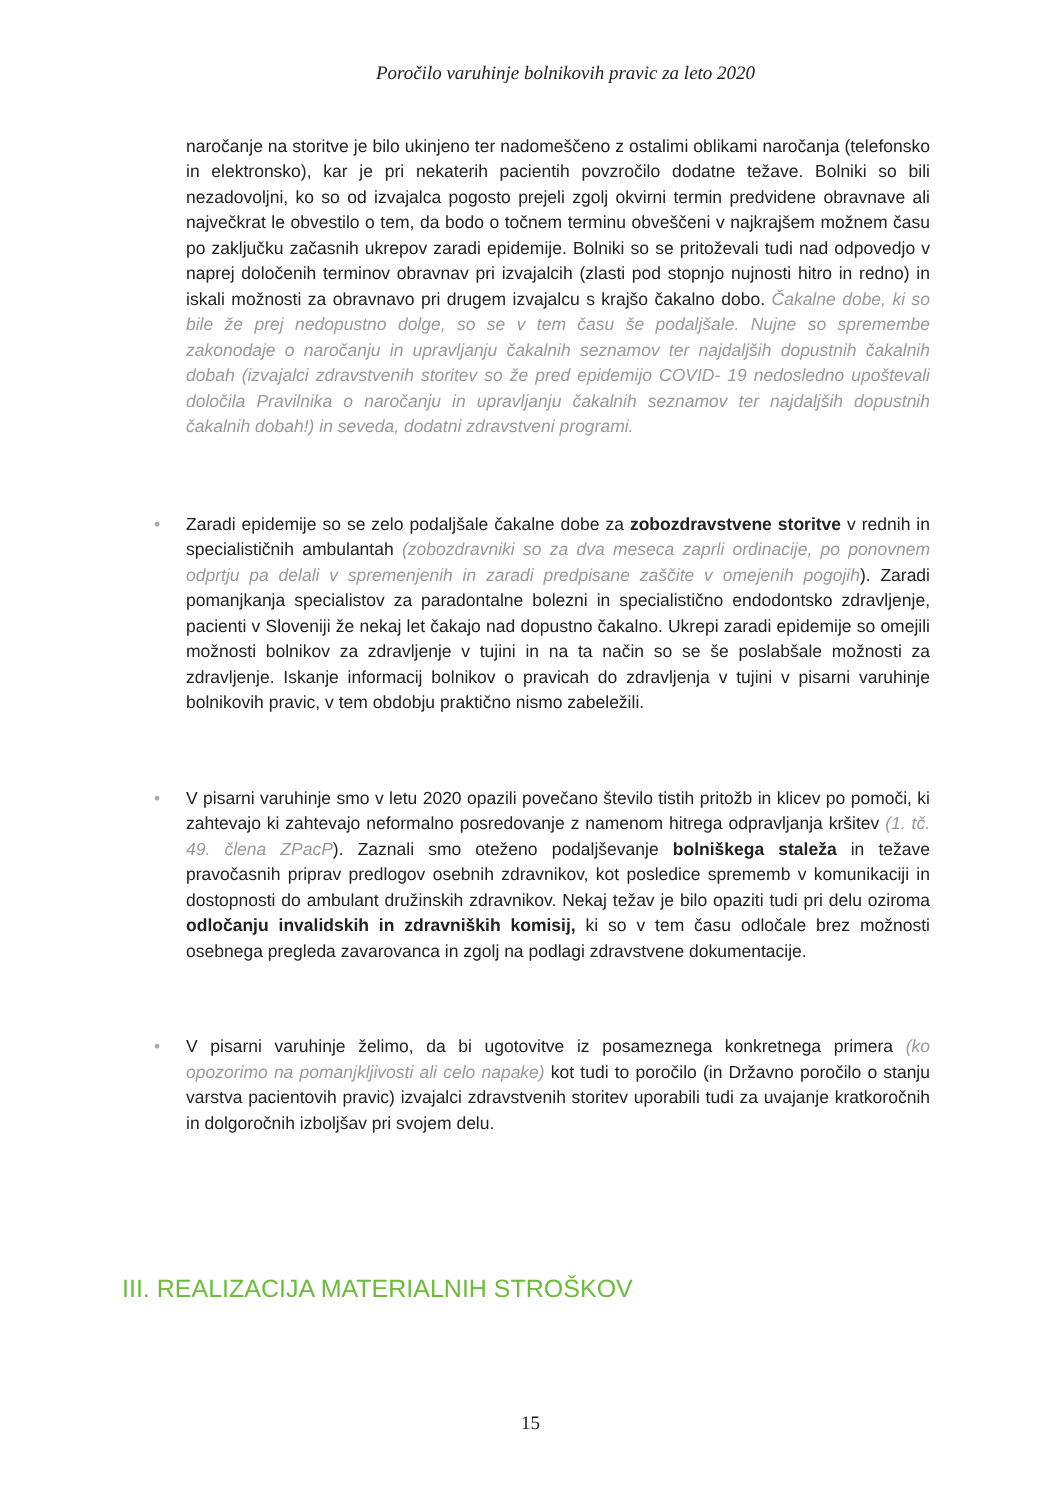Poročilo varuhinje bolnikovih pravic za leto 2020
naročanje na storitve je bilo ukinjeno ter nadomeščeno z ostalimi oblikami naročanja (telefonsko in elektronsko), kar je pri nekaterih pacientih povzročilo dodatne težave. Bolniki so bili nezadovoljni, ko so od izvajalca pogosto prejeli zgolj okvirni termin predvidene obravnave ali največkrat le obvestilo o tem, da bodo o točnem terminu obveščeni v najkrajšem možnem času po zaključku začasnih ukrepov zaradi epidemije. Bolniki so se pritoževali tudi nad odpovedjo v naprej določenih terminov obravnav pri izvajalcih (zlasti pod stopnjo nujnosti hitro in redno) in iskali možnosti za obravnavo pri drugem izvajalcu s krajšo čakalno dobo. Čakalne dobe, ki so bile že prej nedopustno dolge, so se v tem času še podaljšale. Nujne so spremembe zakonodaje o naročanju in upravljanju čakalnih seznamov ter najdaljših dopustnih čakalnih dobah (izvajalci zdravstvenih storitev so že pred epidemijo COVID- 19 nedosledno upoštevali določila Pravilnika o naročanju in upravljanju čakalnih seznamov ter najdaljših dopustnih čakalnih dobah!) in seveda, dodatni zdravstveni programi.
• Zaradi epidemije so se zelo podaljšale čakalne dobe za zobozdravstvene storitve v rednih in specialističnih ambulantah (zobozdravniki so za dva meseca zaprli ordinacije, po ponovnem odprtju pa delali v spremenjenih in zaradi predpisane zaščite v omejenih pogojih). Zaradi pomanjkanja specialistov za paradontalne bolezni in specialistično endodontsko zdravljenje, pacienti v Sloveniji že nekaj let čakajo nad dopustno čakalno. Ukrepi zaradi epidemije so omejili možnosti bolnikov za zdravljenje v tujini in na ta način so se še poslabšale možnosti za zdravljenje. Iskanje informacij bolnikov o pravicah do zdravljenja v tujini v pisarni varuhinje bolnikovih pravic, v tem obdobju praktično nismo zabeležili.
• V pisarni varuhinje smo v letu 2020 opazili povečano število tistih pritožb in klicev po pomoči, ki zahtevajo ki zahtevajo neformalno posredovanje z namenom hitrega odpravljanja kršitev (1. tč. 49. člena ZPacP). Zaznali smo oteženo podaljševanje bolniškega staleža in težave pravočasnih priprav predlogov osebnih zdravnikov, kot posledice sprememb v komunikaciji in dostopnosti do ambulant družinskih zdravnikov. Nekaj težav je bilo opaziti tudi pri delu oziroma odločanju invalidskih in zdravniških komisij, ki so v tem času odločale brez možnosti osebnega pregleda zavarovanca in zgolj na podlagi zdravstvene dokumentacije.
• V pisarni varuhinje želimo, da bi ugotovitve iz posameznega konkretnega primera (ko opozorimo na pomanjkljivosti ali celo napake) kot tudi to poročilo (in Državno poročilo o stanju varstva pacientovih pravic) izvajalci zdravstvenih storitev uporabili tudi za uvajanje kratkoročnih in dolgoročnih izboljšav pri svojem delu.
III. REALIZACIJA MATERIALNIH STROŠKOV
15